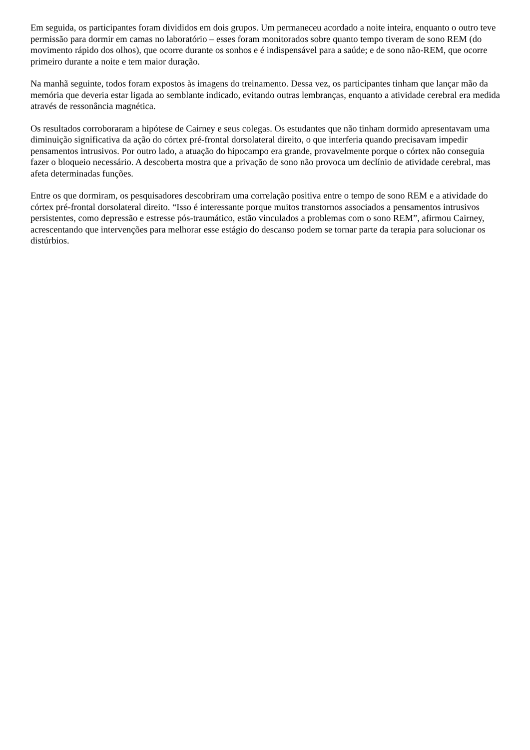Em seguida, os participantes foram divididos em dois grupos. Um permaneceu acordado a noite inteira, enquanto o outro teve permissão para dormir em camas no laboratório – esses foram monitorados sobre quanto tempo tiveram de sono REM (do movimento rápido dos olhos), que ocorre durante os sonhos e é indispensável para a saúde; e de sono não-REM, que ocorre primeiro durante a noite e tem maior duração.
Na manhã seguinte, todos foram expostos às imagens do treinamento. Dessa vez, os participantes tinham que lançar mão da memória que deveria estar ligada ao semblante indicado, evitando outras lembranças, enquanto a atividade cerebral era medida através de ressonância magnética.
Os resultados corroboraram a hipótese de Cairney e seus colegas. Os estudantes que não tinham dormido apresentavam uma diminuição significativa da ação do córtex pré-frontal dorsolateral direito, o que interferia quando precisavam impedir pensamentos intrusivos. Por outro lado, a atuação do hipocampo era grande, provavelmente porque o córtex não conseguia fazer o bloqueio necessário. A descoberta mostra que a privação de sono não provoca um declínio de atividade cerebral, mas afeta determinadas funções.
Entre os que dormiram, os pesquisadores descobriram uma correlação positiva entre o tempo de sono REM e a atividade do córtex pré-frontal dorsolateral direito. “Isso é interessante porque muitos transtornos associados a pensamentos intrusivos persistentes, como depressão e estresse pós-traumático, estão vinculados a problemas com o sono REM”, afirmou Cairney, acrescentando que intervenções para melhorar esse estágio do descanso podem se tornar parte da terapia para solucionar os distúrbios.